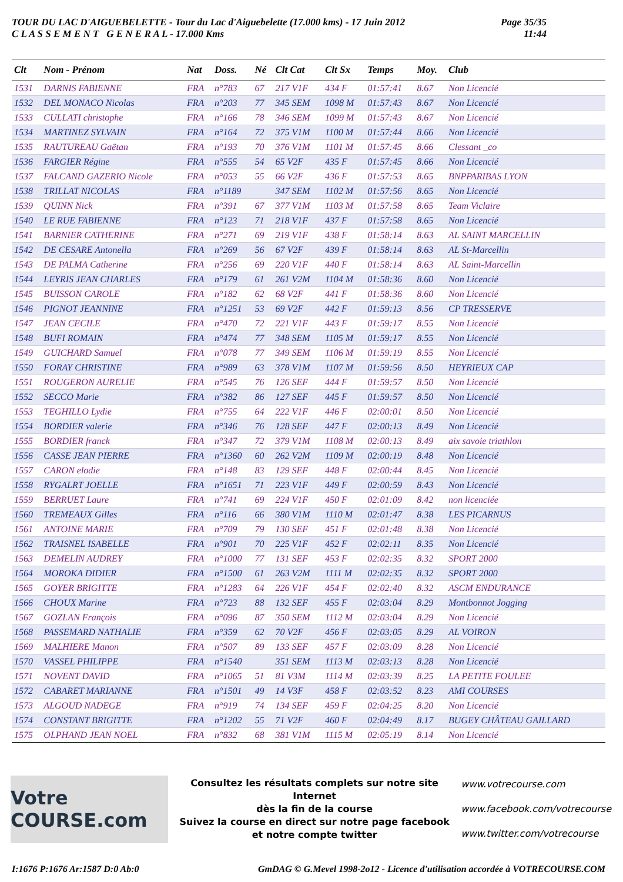TOUR DU LAC D'AIGUEBELETTE - Tour du Lac d'Aiguebelette (17.000 kms) - 17 Juin 2012
C L A S S E M E N T G E N E R A L - 17.000 Kms
Page 35/35
11:44
| Clt | Nom - Prénom | Nat | Doss. | Né | Clt Cat | Clt Sx | Temps | Moy. | Club |
| --- | --- | --- | --- | --- | --- | --- | --- | --- | --- |
| 1531 | DARNIS FABIENNE | FRA | n°783 | 67 | 217 V1F | 434 F | 01:57:41 | 8.67 | Non Licencié |
| 1532 | DEL MONACO Nicolas | FRA | n°203 | 77 | 345 SEM | 1098 M | 01:57:43 | 8.67 | Non Licencié |
| 1533 | CULLATI christophe | FRA | n°166 | 78 | 346 SEM | 1099 M | 01:57:43 | 8.67 | Non Licencié |
| 1534 | MARTINEZ SYLVAIN | FRA | n°164 | 72 | 375 V1M | 1100 M | 01:57:44 | 8.66 | Non Licencié |
| 1535 | RAUTUREAU Gaëtan | FRA | n°193 | 70 | 376 V1M | 1101 M | 01:57:45 | 8.66 | Clessant _co |
| 1536 | FARGIER Régine | FRA | n°555 | 54 | 65 V2F | 435 F | 01:57:45 | 8.66 | Non Licencié |
| 1537 | FALCAND GAZERIO Nicole | FRA | n°053 | 55 | 66 V2F | 436 F | 01:57:53 | 8.65 | BNPPARIBAS LYON |
| 1538 | TRILLAT NICOLAS | FRA | n°1189 | | 347 SEM | 1102 M | 01:57:56 | 8.65 | Non Licencié |
| 1539 | QUINN Nick | FRA | n°391 | 67 | 377 V1M | 1103 M | 01:57:58 | 8.65 | Team Viclaire |
| 1540 | LE RUE FABIENNE | FRA | n°123 | 71 | 218 V1F | 437 F | 01:57:58 | 8.65 | Non Licencié |
| 1541 | BARNIER CATHERINE | FRA | n°271 | 69 | 219 V1F | 438 F | 01:58:14 | 8.63 | AL SAINT MARCELLIN |
| 1542 | DE CESARE Antonella | FRA | n°269 | 56 | 67 V2F | 439 F | 01:58:14 | 8.63 | AL St-Marcellin |
| 1543 | DE PALMA Catherine | FRA | n°256 | 69 | 220 V1F | 440 F | 01:58:14 | 8.63 | AL Saint-Marcellin |
| 1544 | LEYRIS JEAN CHARLES | FRA | n°179 | 61 | 261 V2M | 1104 M | 01:58:36 | 8.60 | Non Licencié |
| 1545 | BUISSON CAROLE | FRA | n°182 | 62 | 68 V2F | 441 F | 01:58:36 | 8.60 | Non Licencié |
| 1546 | PIGNOT JEANNINE | FRA | n°1251 | 53 | 69 V2F | 442 F | 01:59:13 | 8.56 | CP TRESSERVE |
| 1547 | JEAN CECILE | FRA | n°470 | 72 | 221 V1F | 443 F | 01:59:17 | 8.55 | Non Licencié |
| 1548 | BUFI ROMAIN | FRA | n°474 | 77 | 348 SEM | 1105 M | 01:59:17 | 8.55 | Non Licencié |
| 1549 | GUICHARD Samuel | FRA | n°078 | 77 | 349 SEM | 1106 M | 01:59:19 | 8.55 | Non Licencié |
| 1550 | FORAY CHRISTINE | FRA | n°989 | 63 | 378 V1M | 1107 M | 01:59:56 | 8.50 | HEYRIEUX CAP |
| 1551 | ROUGERON AURELIE | FRA | n°545 | 76 | 126 SEF | 444 F | 01:59:57 | 8.50 | Non Licencié |
| 1552 | SECCO Marie | FRA | n°382 | 86 | 127 SEF | 445 F | 01:59:57 | 8.50 | Non Licencié |
| 1553 | TEGHILLO Lydie | FRA | n°755 | 64 | 222 V1F | 446 F | 02:00:01 | 8.50 | Non Licencié |
| 1554 | BORDIER valerie | FRA | n°346 | 76 | 128 SEF | 447 F | 02:00:13 | 8.49 | Non Licencié |
| 1555 | BORDIER franck | FRA | n°347 | 72 | 379 V1M | 1108 M | 02:00:13 | 8.49 | aix savoie triathlon |
| 1556 | CASSE JEAN PIERRE | FRA | n°1360 | 60 | 262 V2M | 1109 M | 02:00:19 | 8.48 | Non Licencié |
| 1557 | CARON elodie | FRA | n°148 | 83 | 129 SEF | 448 F | 02:00:44 | 8.45 | Non Licencié |
| 1558 | RYGALRT JOELLE | FRA | n°1651 | 71 | 223 V1F | 449 F | 02:00:59 | 8.43 | Non Licencié |
| 1559 | BERRUET Laure | FRA | n°741 | 69 | 224 V1F | 450 F | 02:01:09 | 8.42 | non licenciée |
| 1560 | TREMEAUX Gilles | FRA | n°116 | 66 | 380 V1M | 1110 M | 02:01:47 | 8.38 | LES PICARNUS |
| 1561 | ANTOINE MARIE | FRA | n°709 | 79 | 130 SEF | 451 F | 02:01:48 | 8.38 | Non Licencié |
| 1562 | TRAISNEL ISABELLE | FRA | n°901 | 70 | 225 V1F | 452 F | 02:02:11 | 8.35 | Non Licencié |
| 1563 | DEMELIN AUDREY | FRA | n°1000 | 77 | 131 SEF | 453 F | 02:02:35 | 8.32 | SPORT 2000 |
| 1564 | MOROKA DIDIER | FRA | n°1500 | 61 | 263 V2M | 1111 M | 02:02:35 | 8.32 | SPORT 2000 |
| 1565 | GOYER BRIGITTE | FRA | n°1283 | 64 | 226 V1F | 454 F | 02:02:40 | 8.32 | ASCM ENDURANCE |
| 1566 | CHOUX Marine | FRA | n°723 | 88 | 132 SEF | 455 F | 02:03:04 | 8.29 | Montbonnot Jogging |
| 1567 | GOZLAN François | FRA | n°096 | 87 | 350 SEM | 1112 M | 02:03:04 | 8.29 | Non Licencié |
| 1568 | PASSEMARD NATHALIE | FRA | n°359 | 62 | 70 V2F | 456 F | 02:03:05 | 8.29 | AL VOIRON |
| 1569 | MALHIERE Manon | FRA | n°507 | 89 | 133 SEF | 457 F | 02:03:09 | 8.28 | Non Licencié |
| 1570 | VASSEL PHILIPPE | FRA | n°1540 | | 351 SEM | 1113 M | 02:03:13 | 8.28 | Non Licencié |
| 1571 | NOVENT DAVID | FRA | n°1065 | 51 | 81 V3M | 1114 M | 02:03:39 | 8.25 | LA PETITE FOULEE |
| 1572 | CABARET MARIANNE | FRA | n°1501 | 49 | 14 V3F | 458 F | 02:03:52 | 8.23 | AMI COURSES |
| 1573 | ALGOUD NADEGE | FRA | n°919 | 74 | 134 SEF | 459 F | 02:04:25 | 8.20 | Non Licencié |
| 1574 | CONSTANT BRIGITTE | FRA | n°1202 | 55 | 71 V2F | 460 F | 02:04:49 | 8.17 | BUGEY CHÂTEAU GAILLARD |
| 1575 | OLPHAND JEAN NOEL | FRA | n°832 | 68 | 381 V1M | 1115 M | 02:05:19 | 8.14 | Non Licencié |
Votre COURSE.com
Consultez les résultats complets sur notre site Internet
dès la fin de la course
Suivez la course en direct sur notre page facebook
et notre compte twitter
www.votrecourse.com
www.facebook.com/votrecourse
www.twitter.com/votrecourse
I:1676 P:1676 Ar:1587 D:0 Ab:0 GmDAG © G.Mevel 1998-2o12 - Licence d'utilisation accordée à VOTRECOURSE.COM